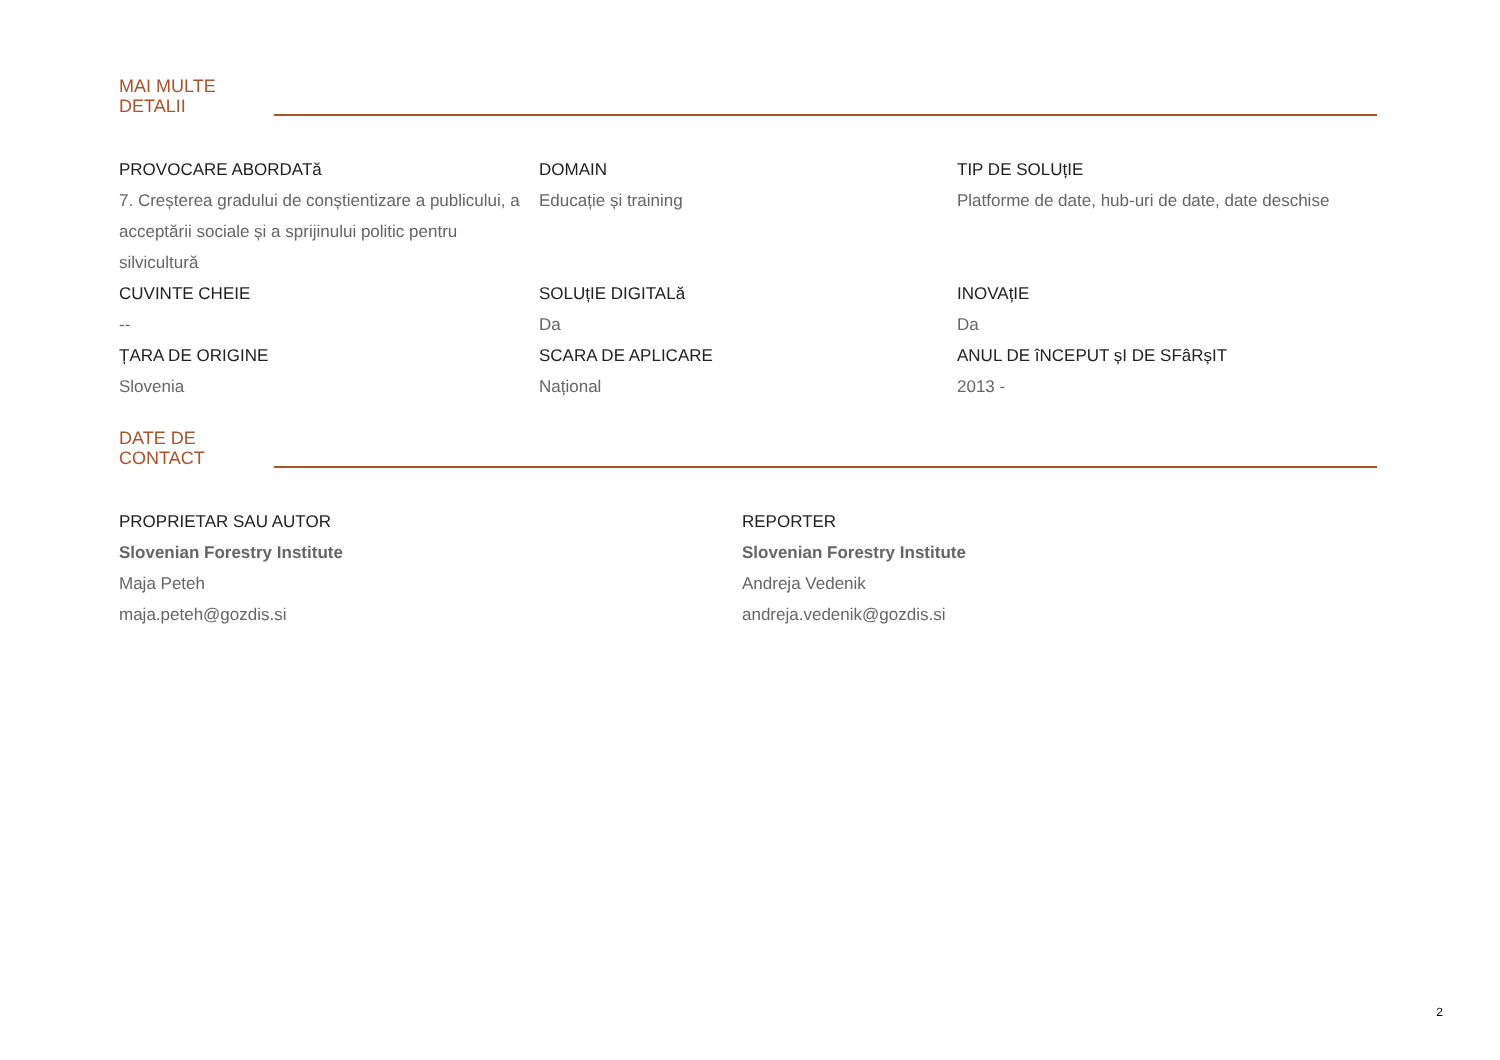MAI MULTE
DETALII
PROVOCARE ABORDATă
7. Creșterea gradului de conștientizare a publicului, a acceptării sociale și a sprijinului politic pentru silvicultură
DOMAIN
Educație și training
TIP DE SOLUțIE
Platforme de date, hub-uri de date, date deschise
CUVINTE CHEIE
--
SOLUțIE DIGITALă
Da
INOVAțIE
Da
ȚARA DE ORIGINE
Slovenia
SCARA DE APLICARE
Național
ANUL DE îNCEPUT șI DE SFâRșIT
2013 -
DATE DE
CONTACT
PROPRIETAR SAU AUTOR
Slovenian Forestry Institute
Maja Peteh
maja.peteh@gozdis.si
REPORTER
Slovenian Forestry Institute
Andreja Vedenik
andreja.vedenik@gozdis.si
2